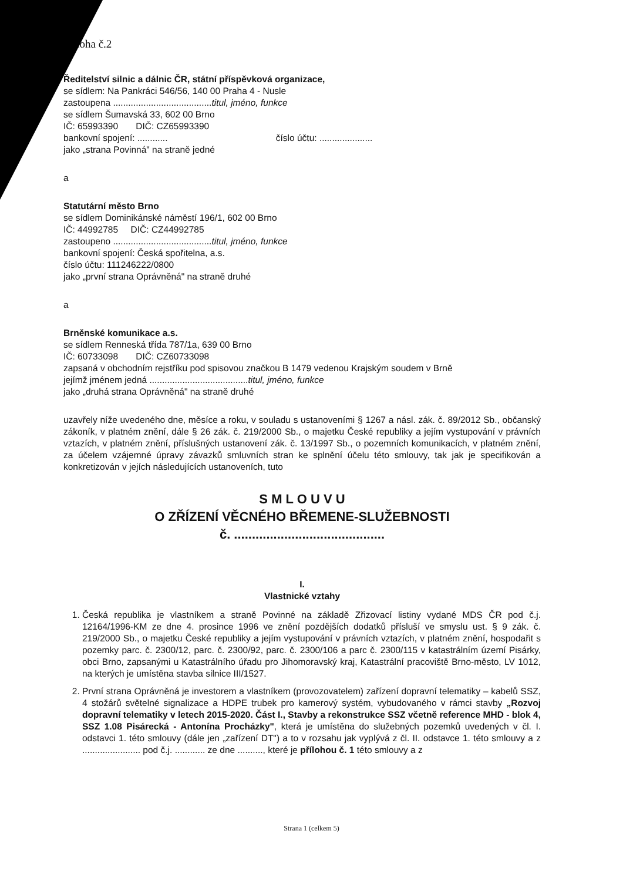Příloha č.2
Ředitelství silnic a dálnic ČR, státní příspěvková organizace,
se sídlem: Na Pankráci 546/56, 140 00 Praha 4 - Nusle
zastoupena .......................................titul, jméno, funkce
se sídlem Šumavská 33, 602 00 Brno
IČ: 65993390 DIČ: CZ65993390
bankovní spojení: ............ číslo účtu: .....................
jako „strana Povinná" na straně jedné
a
Statutární město Brno
se sídlem Dominikánské náměstí 196/1, 602 00 Brno
IČ: 44992785 DIČ: CZ44992785
zastoupeno .......................................titul, jméno, funkce
bankovní spojení: Česká spořitelna, a.s.
číslo účtu: 111246222/0800
jako „první strana Oprávněná" na straně druhé
a
Brněnské komunikace a.s.
se sídlem Renneská třída 787/1a, 639 00 Brno
IČ: 60733098 DIČ: CZ60733098
zapsaná v obchodním rejstříku pod spisovou značkou B 1479 vedenou Krajským soudem v Brně
jejímž jménem jedná .......................................titul, jméno, funkce
jako „druhá strana Oprávněná" na straně druhé
uzavřely níže uvedeného dne, měsíce a roku, v souladu s ustanoveními § 1267 a násl. zák. č. 89/2012 Sb., občanský zákoník, v platném znění, dále § 26 zák. č. 219/2000 Sb., o majetku České republiky a jejím vystupování v právních vztazích, v platném znění, příslušných ustanovení zák. č. 13/1997 Sb., o pozemních komunikacích, v platném znění, za účelem vzájemné úpravy závazků smluvních stran ke splnění účelu této smlouvy, tak jak je specifikován a konkretizován v jejích následujících ustanoveních, tuto
S M L O U V U
O ZŘÍZENÍ VĚCNÉHO BŘEMENE-SLUŽEBNOSTI
č. ..........................................
I.
Vlastnické vztahy
1. Česká republika je vlastníkem a straně Povinné na základě Zřizovací listiny vydané MDS ČR pod č.j. 12164/1996-KM ze dne 4. prosince 1996 ve znění pozdějších dodatků přísluší ve smyslu ust. § 9 zák. č. 219/2000 Sb., o majetku České republiky a jejím vystupování v právních vztazích, v platném znění, hospodařit s pozemky parc. č. 2300/12, parc. č. 2300/92, parc. č. 2300/106 a parc č. 2300/115 v katastrálním území Pisárky, obci Brno, zapsanými u Katastrálního úřadu pro Jihomoravský kraj, Katastrální pracoviště Brno-město, LV 1012, na kterých je umístěna stavba silnice III/1527.
2. První strana Oprávněná je investorem a vlastníkem (provozovatelem) zařízení dopravní telematiky – kabelů SSZ, 4 stožárů světelné signalizace a HDPE trubek pro kamerový systém, vybudovaného v rámci stavby „Rozvoj dopravní telematiky v letech 2015-2020. Část I., Stavby a rekonstrukce SSZ včetně reference MHD - blok 4, SSZ 1.08 Pisárecká - Antonína Procházky", která je umístěna do služebných pozemků uvedených v čl. I. odstavci 1. této smlouvy (dále jen „zařízení DT") a to v rozsahu jak vyplývá z čl. II. odstavce 1. této smlouvy a z ....................... pod č.j. ............ ze dne .........., které je přílohou č. 1 této smlouvy a z
Strana 1 (celkem 5)